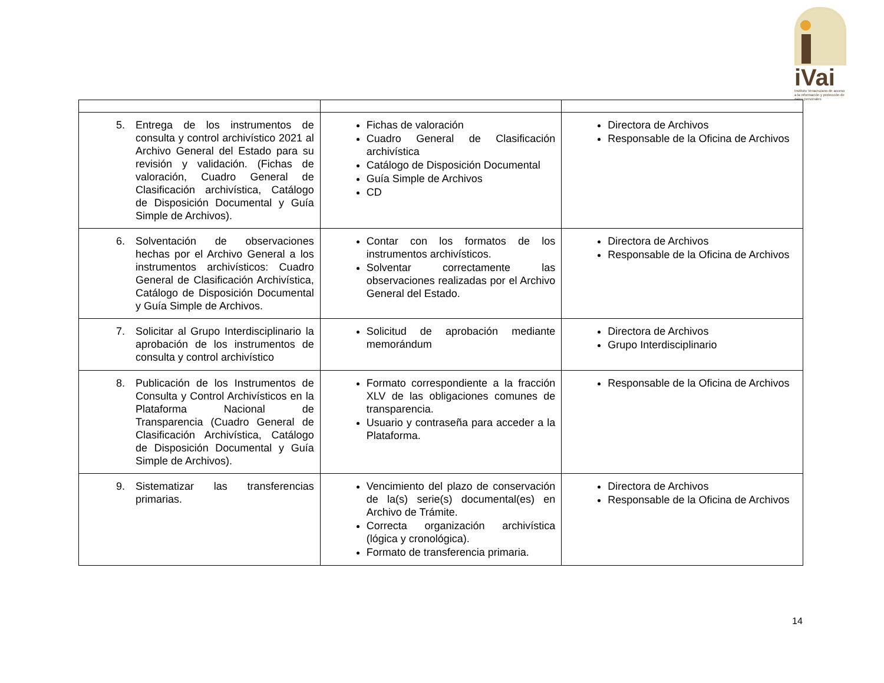iVai
Instituto Veracruzano de acceso a la información y protección de datos personales
| 5. Entrega de los instrumentos de consulta y control archivístico 2021 al Archivo General del Estado para su revisión y validación. (Fichas de valoración, Cuadro General de Clasificación archivística, Catálogo de Disposición Documental y Guía Simple de Archivos). | Fichas de valoración Cuadro General de Clasificación archivística Catálogo de Disposición Documental Guía Simple de Archivos CD | Directora de Archivos Responsable de la Oficina de Archivos |
| 6. Solventación de observaciones hechas por el Archivo General a los instrumentos archivísticos: Cuadro General de Clasificación Archivística, Catálogo de Disposición Documental y Guía Simple de Archivos. | Contar con los formatos de los instrumentos archivísticos. Solventar correctamente las observaciones realizadas por el Archivo General del Estado. | Directora de Archivos Responsable de la Oficina de Archivos |
| 7. Solicitar al Grupo Interdisciplinario la aprobación de los instrumentos de consulta y control archivístico | Solicitud de aprobación mediante memorándum | Directora de Archivos Grupo Interdisciplinario |
| 8. Publicación de los Instrumentos de Consulta y Control Archivísticos en la Plataforma Nacional de Transparencia (Cuadro General de Clasificación Archivística, Catálogo de Disposición Documental y Guía Simple de Archivos). | Formato correspondiente a la fracción XLV de las obligaciones comunes de transparencia. Usuario y contraseña para acceder a la Plataforma. | Responsable de la Oficina de Archivos |
| 9. Sistematizar las transferencias primarias. | Vencimiento del plazo de conservación de la(s) serie(s) documental(es) en Archivo de Trámite. Correcta organización archivística (lógica y cronológica). Formato de transferencia primaria. | Directora de Archivos Responsable de la Oficina de Archivos |
14